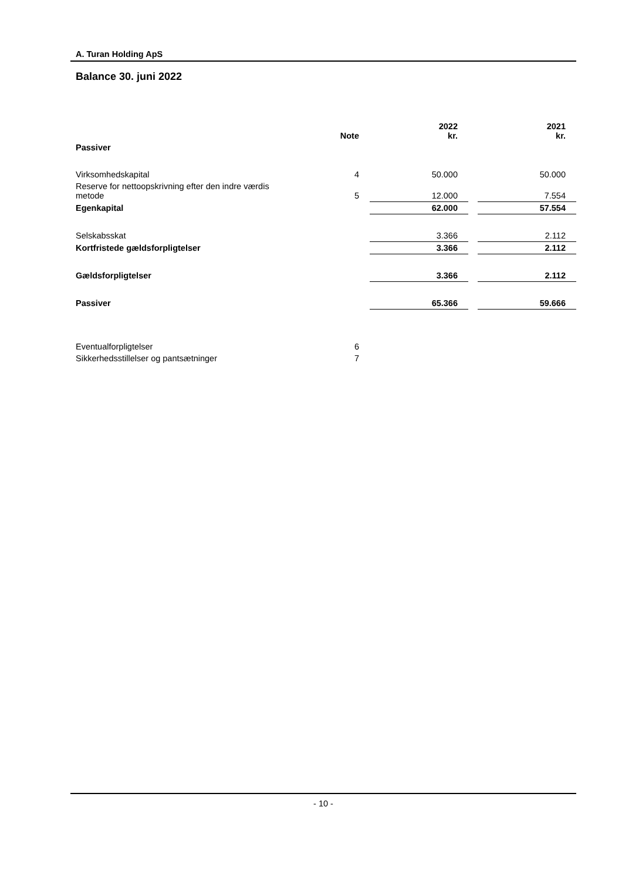A. Turan Holding ApS
Balance 30. juni 2022
| | Note | 2022 kr. | | 2021 kr. |
| --- | --- | --- | --- | --- |
| Passiver | | | | |
| Virksomhedskapital | 4 | 50.000 | | 50.000 |
| Reserve for nettoopskrivning efter den indre værdis metode | 5 | 12.000 | | 7.554 |
| Egenkapital | | 62.000 | | 57.554 |
| Selskabsskat | | 3.366 | | 2.112 |
| Kortfristede gældsforpligtelser | | 3.366 | | 2.112 |
| Gældsforpligtelser | | 3.366 | | 2.112 |
| Passiver | | 65.366 | | 59.666 |
| Eventualforpligtelser | 6 | | | |
| Sikkerhedsstillelser og pantsætninger | 7 | | | |
- 10 -